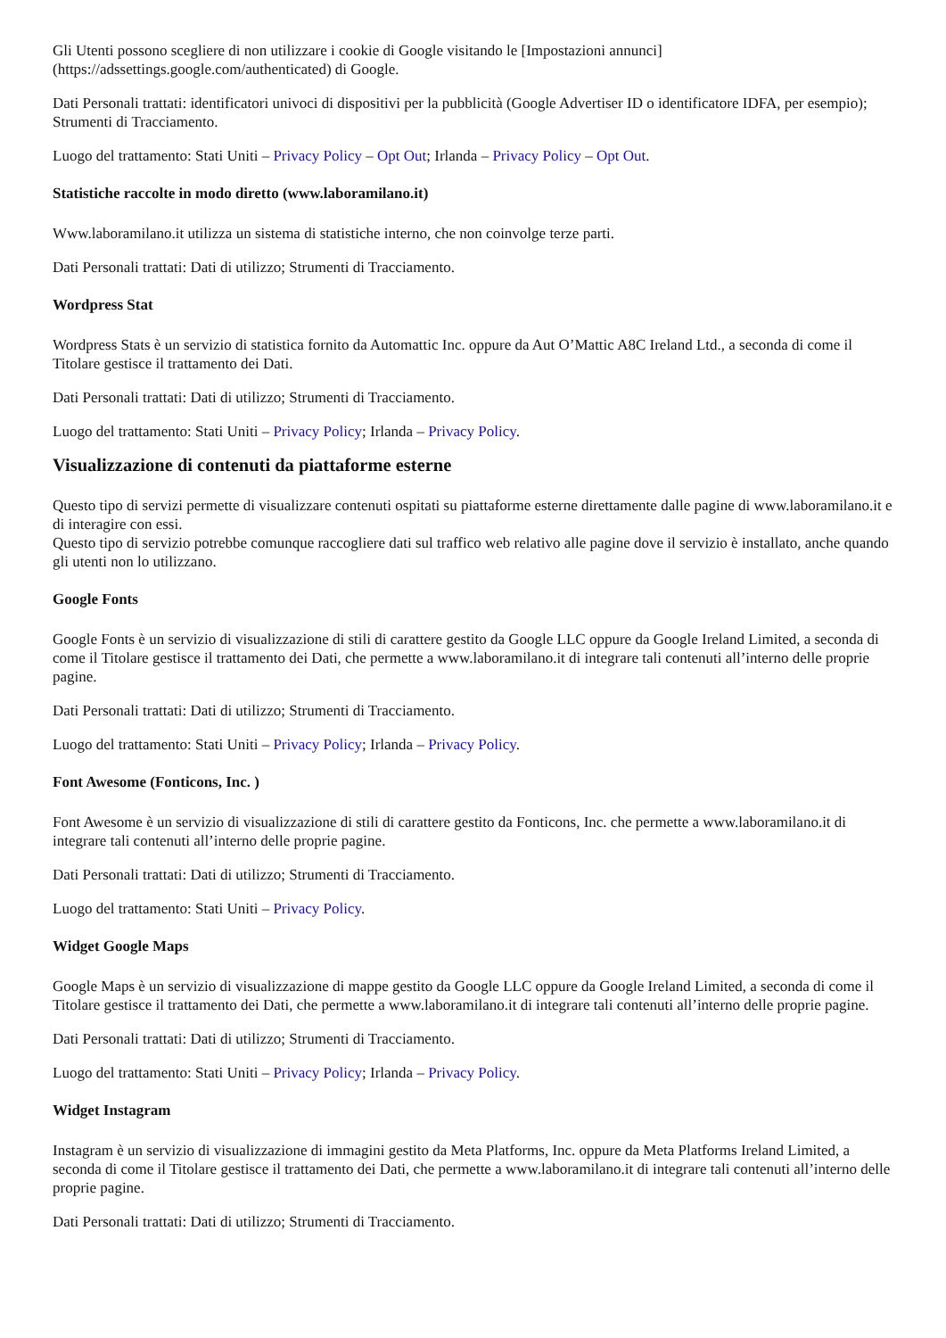Gli Utenti possono scegliere di non utilizzare i cookie di Google visitando le [Impostazioni annunci](https://adssettings.google.com/authenticated) di Google.
Dati Personali trattati: identificatori univoci di dispositivi per la pubblicità (Google Advertiser ID o identificatore IDFA, per esempio); Strumenti di Tracciamento.
Luogo del trattamento: Stati Uniti – Privacy Policy – Opt Out; Irlanda – Privacy Policy – Opt Out.
Statistiche raccolte in modo diretto (www.laboramilano.it)
Www.laboramilano.it utilizza un sistema di statistiche interno, che non coinvolge terze parti.
Dati Personali trattati: Dati di utilizzo; Strumenti di Tracciamento.
Wordpress Stat
Wordpress Stats è un servizio di statistica fornito da Automattic Inc. oppure da Aut O’Mattic A8C Ireland Ltd., a seconda di come il Titolare gestisce il trattamento dei Dati.
Dati Personali trattati: Dati di utilizzo; Strumenti di Tracciamento.
Luogo del trattamento: Stati Uniti – Privacy Policy; Irlanda – Privacy Policy.
Visualizzazione di contenuti da piattaforme esterne
Questo tipo di servizi permette di visualizzare contenuti ospitati su piattaforme esterne direttamente dalle pagine di www.laboramilano.it e di interagire con essi.
Questo tipo di servizio potrebbe comunque raccogliere dati sul traffico web relativo alle pagine dove il servizio è installato, anche quando gli utenti non lo utilizzano.
Google Fonts
Google Fonts è un servizio di visualizzazione di stili di carattere gestito da Google LLC oppure da Google Ireland Limited, a seconda di come il Titolare gestisce il trattamento dei Dati, che permette a www.laboramilano.it di integrare tali contenuti all’interno delle proprie pagine.
Dati Personali trattati: Dati di utilizzo; Strumenti di Tracciamento.
Luogo del trattamento: Stati Uniti – Privacy Policy; Irlanda – Privacy Policy.
Font Awesome (Fonticons, Inc. )
Font Awesome è un servizio di visualizzazione di stili di carattere gestito da Fonticons, Inc. che permette a www.laboramilano.it di integrare tali contenuti all’interno delle proprie pagine.
Dati Personali trattati: Dati di utilizzo; Strumenti di Tracciamento.
Luogo del trattamento: Stati Uniti – Privacy Policy.
Widget Google Maps
Google Maps è un servizio di visualizzazione di mappe gestito da Google LLC oppure da Google Ireland Limited, a seconda di come il Titolare gestisce il trattamento dei Dati, che permette a www.laboramilano.it di integrare tali contenuti all’interno delle proprie pagine.
Dati Personali trattati: Dati di utilizzo; Strumenti di Tracciamento.
Luogo del trattamento: Stati Uniti – Privacy Policy; Irlanda – Privacy Policy.
Widget Instagram
Instagram è un servizio di visualizzazione di immagini gestito da Meta Platforms, Inc. oppure da Meta Platforms Ireland Limited, a seconda di come il Titolare gestisce il trattamento dei Dati, che permette a www.laboramilano.it di integrare tali contenuti all’interno delle proprie pagine.
Dati Personali trattati: Dati di utilizzo; Strumenti di Tracciamento.